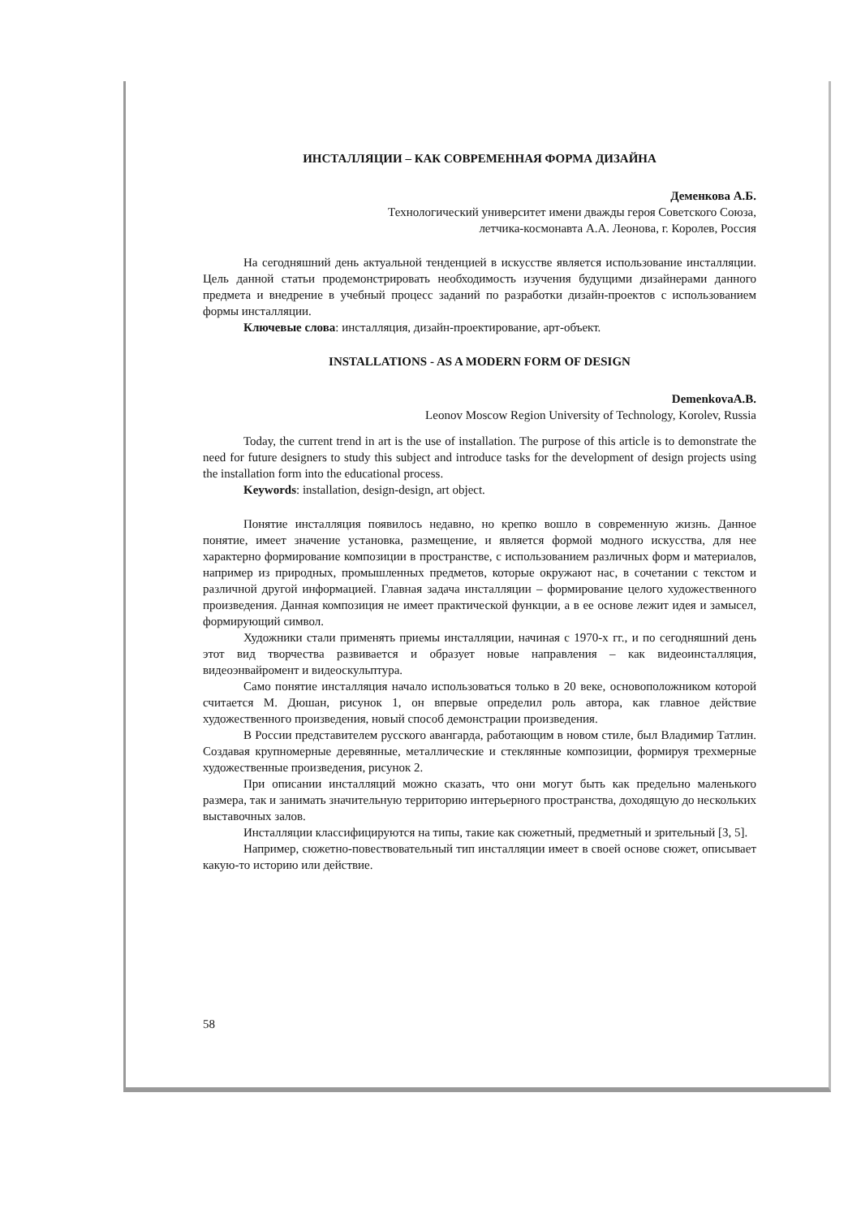ИНСТАЛЛЯЦИИ – КАК СОВРЕМЕННАЯ ФОРМА ДИЗАЙНА
Деменкова А.Б.
Технологический университет имени дважды героя Советского Союза,
летчика-космонавта А.А. Леонова, г. Королев, Россия
На сегодняшний день актуальной тенденцией в искусстве является использование инсталляции. Цель данной статьи продемонстрировать необходимость изучения будущими дизайнерами данного предмета и внедрение в учебный процесс заданий по разработки дизайн-проектов с использованием формы инсталляции.
Ключевые слова: инсталляция, дизайн-проектирование, арт-объект.
INSTALLATIONS - AS A MODERN FORM OF DESIGN
DemenkovaA.B.
Leonov Moscow Region University of Technology, Korolev, Russia
Today, the current trend in art is the use of installation. The purpose of this article is to demonstrate the need for future designers to study this subject and introduce tasks for the development of design projects using the installation form into the educational process.
Keywords: installation, design-design, art object.
Понятие инсталляция появилось недавно, но крепко вошло в современную жизнь. Данное понятие, имеет значение установка, размещение, и является формой модного искусства, для нее характерно формирование композиции в пространстве, с использованием различных форм и материалов, например из природных, промышленных предметов, которые окружают нас, в сочетании с текстом и различной другой информацией. Главная задача инсталляции – формирование целого художественного произведения. Данная композиция не имеет практической функции, а в ее основе лежит идея и замысел, формирующий символ.
Художники стали применять приемы инсталляции, начиная с 1970-х гг., и по сегодняшний день этот вид творчества развивается и образует новые направления – как видеоинсталляция, видеоэнвайромент и видеоскульптура.
Само понятие инсталляция начало использоваться только в 20 веке, основоположником которой считается М. Дюшан, рисунок 1, он впервые определил роль автора, как главное действие художественного произведения, новый способ демонстрации произведения.
В России представителем русского авангарда, работающим в новом стиле, был Владимир Татлин. Создавая крупномерные деревянные, металлические и стеклянные композиции, формируя трехмерные художественные произведения, рисунок 2.
При описании инсталляций можно сказать, что они могут быть как предельно маленького размера, так и занимать значительную территорию интерьерного пространства, доходящую до нескольких выставочных залов.
Инсталляции классифицируются на типы, такие как сюжетный, предметный и зрительный [3, 5].
Например, сюжетно-повествовательный тип инсталляции имеет в своей основе сюжет, описывает какую-то историю или действие.
58